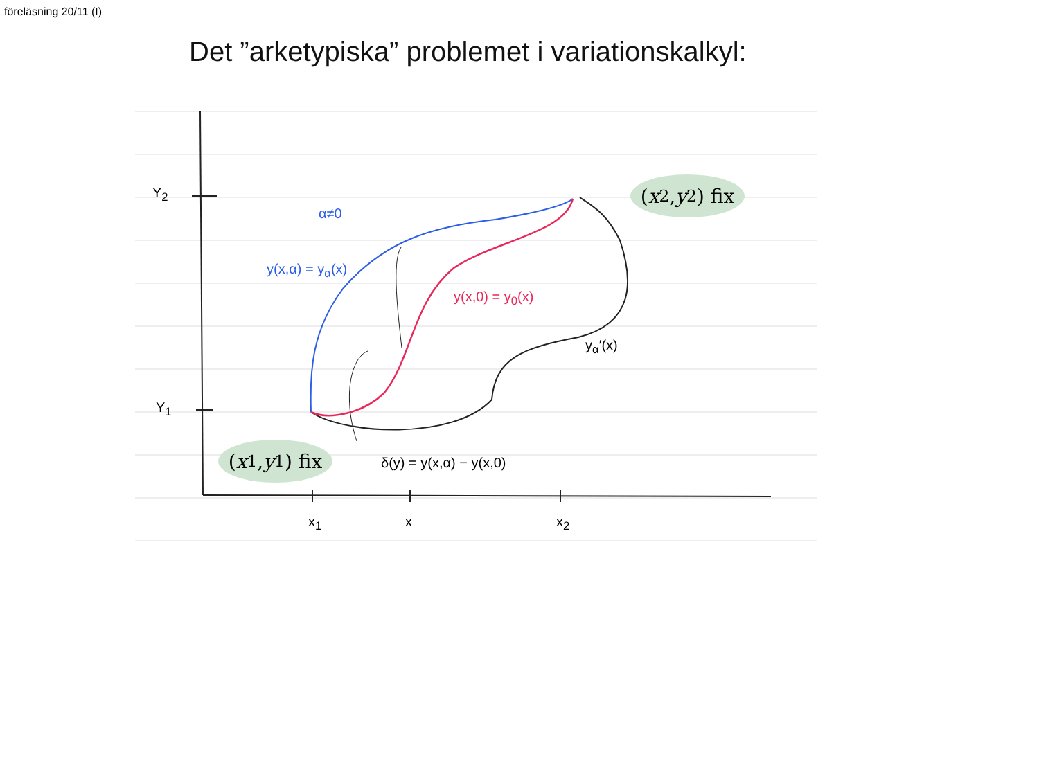föreläsning 20/11 (I)
Det ”arketypiska” problemet i variationskalkyl:
Y<sub>2</sub>
Y<sub>1</sub>
x<sub>1</sub> x x<sub>2</sub>
α≠0
y(x,α) = y<sub>α</sub>(x)
y(x,0) = y<sub>0</sub>(x)
y<sub>α</sub>′(x)
δ(y) = y(x,α) − y(x,0)
(x<sub>1</sub>, y<sub>1</sub>) fix
(x<sub>2</sub>, y<sub>2</sub>) fix